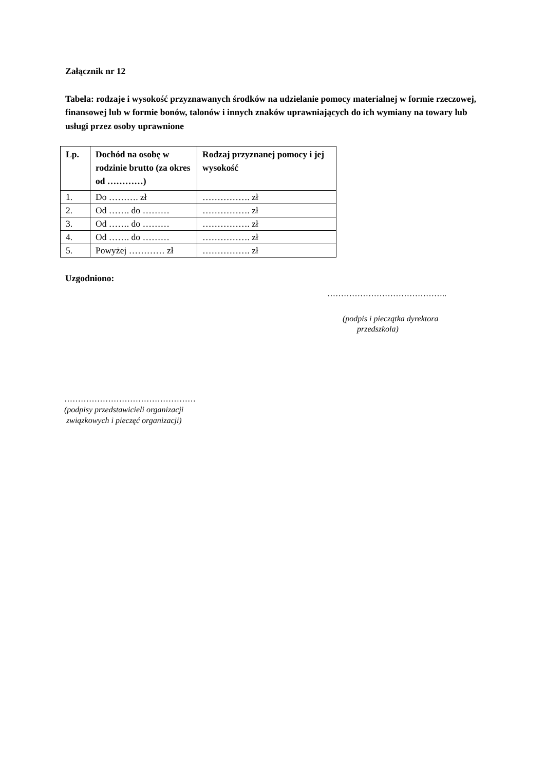Załącznik nr 12
Tabela: rodzaje i wysokość przyznawanych środków na udzielanie pomocy materialnej w formie rzeczowej, finansowej lub w formie bonów, talonów i innych znaków uprawniających do ich wymiany na towary lub usługi przez osoby uprawnione
| Lp. | Dochód na osobę w rodzinie brutto (za okres od …………) | Rodzaj przyznanej pomocy i jej wysokość |
| --- | --- | --- |
| 1. | Do ………. zł | ……………. zł |
| 2. | Od ……. do ……… | ……………. zł |
| 3. | Od ……. do ……… | ……………. zł |
| 4. | Od ……. do ……… | ……………. zł |
| 5. | Powyżej ………… zł | ……………. zł |
Uzgodniono:
……………………………………..
(podpis i pieczątka dyrektora
przedszkola)
…………………………………………
(podpisy przedstawicieli organizacji
związkowych i pieczęć organizacji)